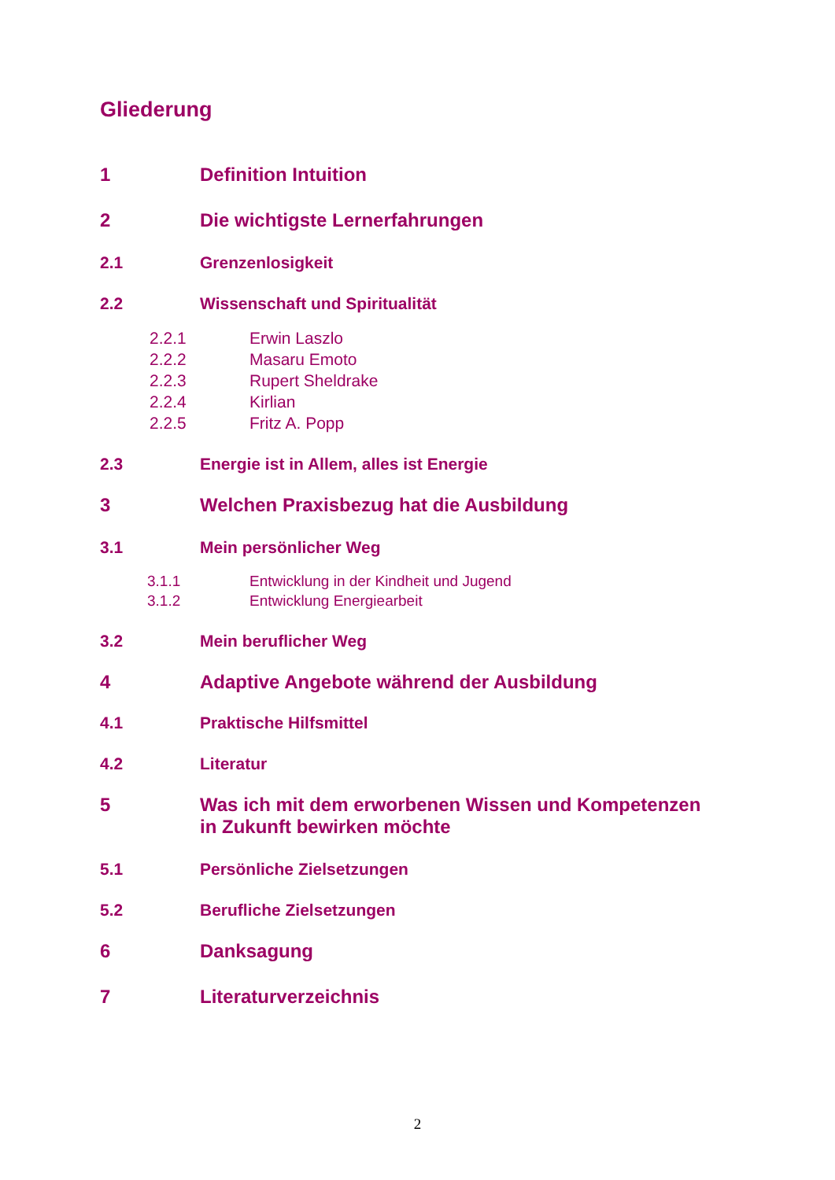Gliederung
1 Definition Intuition
2 Die wichtigste Lernerfahrungen
2.1 Grenzenlosigkeit
2.2 Wissenschaft und Spiritualität
2.2.1 Erwin Laszlo
2.2.2 Masaru Emoto
2.2.3 Rupert Sheldrake
2.2.4 Kirlian
2.2.5 Fritz A. Popp
2.3 Energie ist in Allem, alles ist Energie
3 Welchen Praxisbezug hat die Ausbildung
3.1 Mein persönlicher Weg
3.1.1 Entwicklung in der Kindheit und Jugend
3.1.2 Entwicklung Energiearbeit
3.2 Mein beruflicher Weg
4 Adaptive Angebote während der Ausbildung
4.1 Praktische Hilfsmittel
4.2 Literatur
5 Was ich mit dem erworbenen Wissen und Kompetenzen
in Zukunft bewirken möchte
5.1 Persönliche Zielsetzungen
5.2 Berufliche Zielsetzungen
6 Danksagung
7 Literaturverzeichnis
2